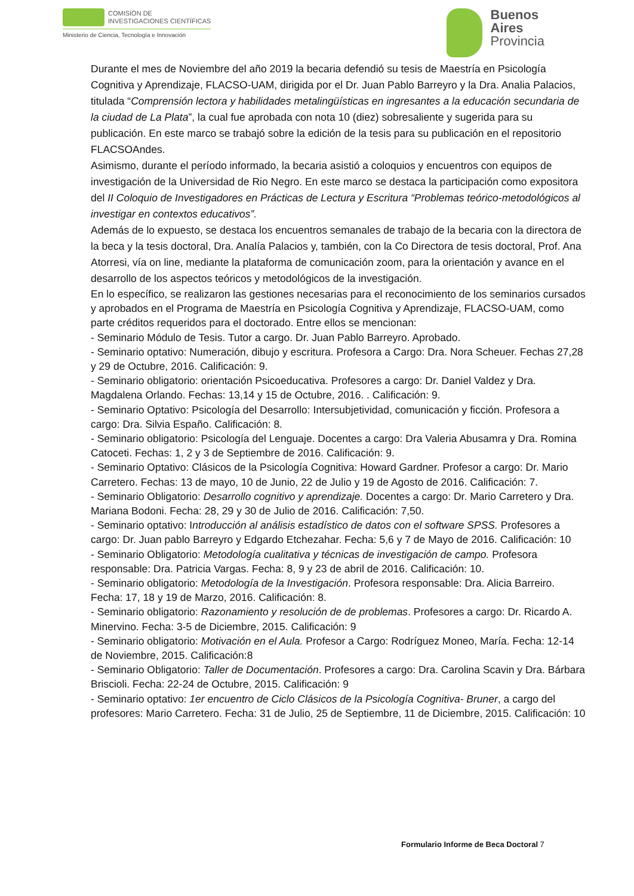COMISIÓN DE
INVESTIGACIONES CIENTÍFICAS
Ministerio de Ciencia, Tecnología e Innovación
Buenos
Aires
Provincia
Durante el mes de Noviembre del año 2019 la becaria defendió su tesis de Maestría en Psicología Cognitiva y Aprendizaje, FLACSO-UAM, dirigida por el Dr. Juan Pablo Barreyro y la Dra. Analia Palacios, titulada “Comprensión lectora y habilidades metalingüísticas en ingresantes a la educación secundaria de la ciudad de La Plata”, la cual fue aprobada con nota 10 (diez) sobresaliente y sugerida para su publicación. En este marco se trabajó sobre la edición de la tesis para su publicación en el repositorio FLACSOAndes.
Asimismo, durante el período informado, la becaria asistió a coloquios y encuentros con equipos de investigación de la Universidad de Rio Negro. En este marco se destaca la participación como expositora del II Coloquio de Investigadores en Prácticas de Lectura y Escritura “Problemas teórico-metodológicos al investigar en contextos educativos”.
Además de lo expuesto, se destaca los encuentros semanales de trabajo de la becaria con la directora de la beca y la tesis doctoral, Dra. Analía Palacios y, también, con la Co Directora de tesis doctoral, Prof. Ana Atorresi, vía on line, mediante la plataforma de comunicación zoom, para la orientación y avance en el desarrollo de los aspectos teóricos y metodológicos de la investigación.
En lo específico, se realizaron las gestiones necesarias para el reconocimiento de los seminarios cursados y aprobados en el Programa de Maestría en Psicología Cognitiva y Aprendizaje, FLACSO-UAM, como parte créditos requeridos para el doctorado. Entre ellos se mencionan:
- Seminario Módulo de Tesis. Tutor a cargo. Dr. Juan Pablo Barreyro. Aprobado.
- Seminario optativo: Numeración, dibujo y escritura. Profesora a Cargo: Dra. Nora Scheuer. Fechas 27,28 y 29 de Octubre, 2016. Calificación: 9.
- Seminario obligatorio: orientación Psicoeducativa. Profesores a cargo: Dr. Daniel Valdez y Dra. Magdalena Orlando. Fechas: 13,14 y 15 de Octubre, 2016. . Calificación: 9.
- Seminario Optativo: Psicología del Desarrollo: Intersubjetividad, comunicación y ficción. Profesora a cargo: Dra. Silvia Españo. Calificación: 8.
- Seminario obligatorio: Psicología del Lenguaje. Docentes a cargo: Dra Valeria Abusamra y Dra. Romina Catoceti. Fechas: 1, 2 y 3 de Septiembre de 2016. Calificación: 9.
- Seminario Optativo: Clásicos de la Psicología Cognitiva: Howard Gardner. Profesor a cargo: Dr. Mario Carretero. Fechas: 13 de mayo, 10 de Junio, 22 de Julio y 19 de Agosto de 2016. Calificación: 7.
- Seminario Obligatorio: Desarrollo cognitivo y aprendizaje. Docentes a cargo: Dr. Mario Carretero y Dra. Mariana Bodoni. Fecha: 28, 29 y 30 de Julio de 2016. Calificación: 7,50.
- Seminario optativo: Introducción al análisis estadístico de datos con el software SPSS. Profesores a cargo: Dr. Juan pablo Barreyro y Edgardo Etchezahar. Fecha: 5,6 y 7 de Mayo de 2016. Calificación: 10
- Seminario Obligatorio: Metodología cualitativa y técnicas de investigación de campo. Profesora responsable: Dra. Patricia Vargas. Fecha: 8, 9 y 23 de abril de 2016. Calificación: 10.
- Seminario obligatorio: Metodología de la Investigación. Profesora responsable: Dra. Alicia Barreiro. Fecha: 17, 18 y 19 de Marzo, 2016. Calificación: 8.
- Seminario obligatorio: Razonamiento y resolución de de problemas. Profesores a cargo: Dr. Ricardo A. Minervino. Fecha: 3-5 de Diciembre, 2015. Calificación: 9
- Seminario obligatorio: Motivación en el Aula. Profesor a Cargo: Rodríguez Moneo, María. Fecha: 12-14 de Noviembre, 2015. Calificación:8
- Seminario Obligatorio: Taller de Documentación. Profesores a cargo: Dra. Carolina Scavin y Dra. Bárbara Briscioli. Fecha: 22-24 de Octubre, 2015. Calificación: 9
- Seminario optativo: 1er encuentro de Ciclo Clásicos de la Psicología Cognitiva- Bruner, a cargo del profesores: Mario Carretero. Fecha: 31 de Julio, 25 de Septiembre, 11 de Diciembre, 2015. Calificación: 10
Formulario Informe de Beca Doctoral 7